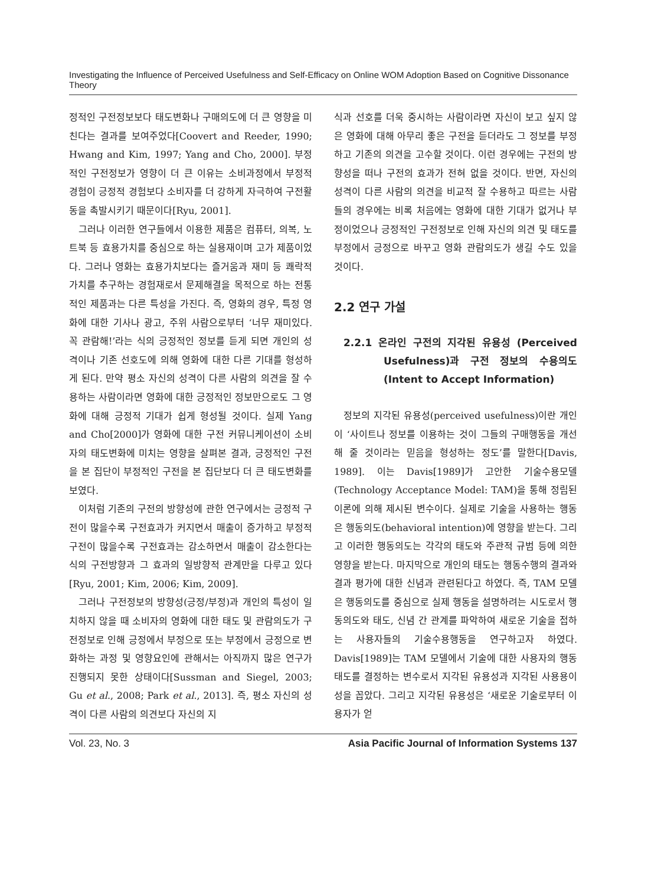Investigating the Influence of Perceived Usefulness and Self-Efficacy on Online WOM Adoption Based on Cognitive Dissonance Theory
정적인 구전정보보다 태도변화나 구매의도에 더 큰 영향을 미친다는 결과를 보여주었다[Coovert and Reeder, 1990; Hwang and Kim, 1997; Yang and Cho, 2000]. 부정적인 구전정보가 영향이 더 큰 이유는 소비과정에서 부정적 경험이 긍정적 경험보다 소비자를 더 강하게 자극하여 구전활동을 촉발시키기 때문이다[Ryu, 2001].
그러나 이러한 연구들에서 이용한 제품은 컴퓨터, 의복, 노트북 등 효용가치를 중심으로 하는 실용재이며 고가 제품이었다. 그러나 영화는 효용가치보다는 즐거움과 재미 등 쾌락적 가치를 추구하는 경험재로서 문제해결을 목적으로 하는 전통적인 제품과는 다른 특성을 가진다. 즉, 영화의 경우, 특정 영화에 대한 기사나 광고, 주위 사람으로부터 ‘너무 재미있다. 꼭 관람해!’라는 식의 긍정적인 정보를 듣게 되면 개인의 성격이나 기존 선호도에 의해 영화에 대한 다른 기대를 형성하게 된다. 만약 평소 자신의 성격이 다른 사람의 의견을 잘 수용하는 사람이라면 영화에 대한 긍정적인 정보만으로도 그 영화에 대해 긍정적 기대가 쉽게 형성될 것이다. 실제 Yang and Cho[2000]가 영화에 대한 구전 커뮤니케이션이 소비자의 태도변화에 미치는 영향을 살펴본 결과, 긍정적인 구전을 본 집단이 부정적인 구전을 본 집단보다 더 큰 태도변화를 보였다.
이처럼 기존의 구전의 방향성에 관한 연구에서는 긍정적 구전이 많을수록 구전효과가 커지면서 매출이 증가하고 부정적 구전이 많을수록 구전효과는 감소하면서 매출이 감소한다는 식의 구전방향과 그 효과의 일방향적 관계만을 다루고 있다[Ryu, 2001; Kim, 2006; Kim, 2009].
그러나 구전정보의 방향성(긍정/부정)과 개인의 특성이 일치하지 않을 때 소비자의 영화에 대한 태도 및 관람의도가 구전정보로 인해 긍정에서 부정으로 또는 부정에서 긍정으로 변화하는 과정 및 영향요인에 관해서는 아직까지 많은 연구가 진행되지 못한 상태이다[Sussman and Siegel, 2003; Gu et al., 2008; Park et al., 2013]. 즉, 평소 자신의 성격이 다른 사람의 의견보다 자신의 지
식과 선호를 더욱 중시하는 사람이라면 자신이 보고 싶지 않은 영화에 대해 아무리 좋은 구전을 듣더라도 그 정보를 부정하고 기존의 의견을 고수할 것이다. 이런 경우에는 구전의 방향성을 떠나 구전의 효과가 전혀 없을 것이다. 반면, 자신의 성격이 다른 사람의 의견을 비교적 잘 수용하고 따르는 사람들의 경우에는 비록 처음에는 영화에 대한 기대가 없거나 부정이었으나 긍정적인 구전정보로 인해 자신의 의견 및 태도를 부정에서 긍정으로 바꾸고 영화 관람의도가 생길 수도 있을 것이다.
2.2 연구 가설
2.2.1 온라인 구전의 지각된 유용성 (Perceived Usefulness)과 구전 정보의 수용의도(Intent to Accept Information)
정보의 지각된 유용성(perceived usefulness)이란 개인이 ‘사이트나 정보를 이용하는 것이 그들의 구매행동을 개선해 줄 것이라는 믿음을 형성하는 정도’를 말한다[Davis, 1989]. 이는 Davis[1989]가 고안한 기술수용모델(Technology Acceptance Model: TAM)을 통해 정립된 이론에 의해 제시된 변수이다. 실제로 기술을 사용하는 행동은 행동의도(behavioral intention)에 영향을 받는다. 그리고 이러한 행동의도는 각각의 태도와 주관적 규범 등에 의한 영향을 받는다. 마지막으로 개인의 태도는 행동수행의 결과와 결과 평가에 대한 신념과 관련된다고 하였다. 즉, TAM 모델은 행동의도를 중심으로 실제 행동을 설명하려는 시도로서 행동의도와 태도, 신념 간 관계를 파악하여 새로운 기술을 접하는 사용자들의 기술수용행동을 연구하고자 하였다. Davis[1989]는 TAM 모델에서 기술에 대한 사용자의 행동 태도를 결정하는 변수로서 지각된 유용성과 지각된 사용용이성을 꼽았다. 그리고 지각된 유용성은 ‘새로운 기술로부터 이용자가 얻
Vol. 23, No. 3 Asia Pacific Journal of Information Systems 137